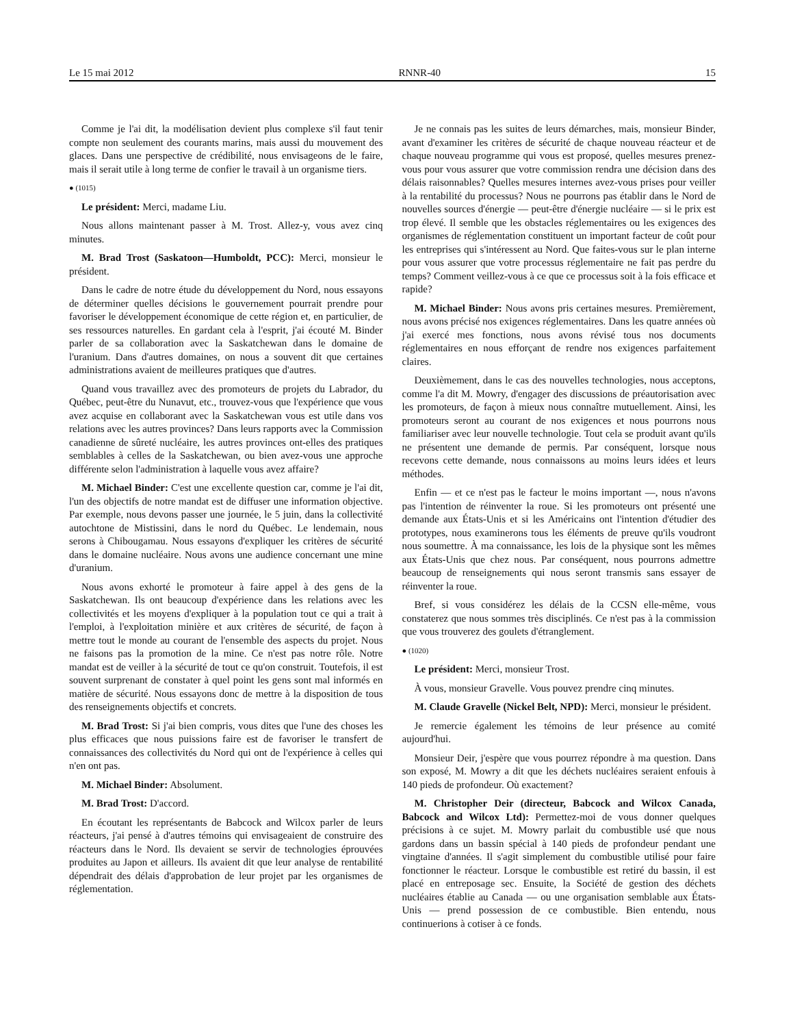Le 15 mai 2012 RNNR-40 15
Comme je l'ai dit, la modélisation devient plus complexe s'il faut tenir compte non seulement des courants marins, mais aussi du mouvement des glaces. Dans une perspective de crédibilité, nous envisageons de le faire, mais il serait utile à long terme de confier le travail à un organisme tiers.
● (1015)
Le président: Merci, madame Liu.
Nous allons maintenant passer à M. Trost. Allez-y, vous avez cinq minutes.
M. Brad Trost (Saskatoon—Humboldt, PCC): Merci, monsieur le président.
Dans le cadre de notre étude du développement du Nord, nous essayons de déterminer quelles décisions le gouvernement pourrait prendre pour favoriser le développement économique de cette région et, en particulier, de ses ressources naturelles. En gardant cela à l'esprit, j'ai écouté M. Binder parler de sa collaboration avec la Saskatchewan dans le domaine de l'uranium. Dans d'autres domaines, on nous a souvent dit que certaines administrations avaient de meilleures pratiques que d'autres.
Quand vous travaillez avec des promoteurs de projets du Labrador, du Québec, peut-être du Nunavut, etc., trouvez-vous que l'expérience que vous avez acquise en collaborant avec la Saskatchewan vous est utile dans vos relations avec les autres provinces? Dans leurs rapports avec la Commission canadienne de sûreté nucléaire, les autres provinces ont-elles des pratiques semblables à celles de la Saskatchewan, ou bien avez-vous une approche différente selon l'administration à laquelle vous avez affaire?
M. Michael Binder: C'est une excellente question car, comme je l'ai dit, l'un des objectifs de notre mandat est de diffuser une information objective. Par exemple, nous devons passer une journée, le 5 juin, dans la collectivité autochtone de Mistissini, dans le nord du Québec. Le lendemain, nous serons à Chibougamau. Nous essayons d'expliquer les critères de sécurité dans le domaine nucléaire. Nous avons une audience concernant une mine d'uranium.
Nous avons exhorté le promoteur à faire appel à des gens de la Saskatchewan. Ils ont beaucoup d'expérience dans les relations avec les collectivités et les moyens d'expliquer à la population tout ce qui a trait à l'emploi, à l'exploitation minière et aux critères de sécurité, de façon à mettre tout le monde au courant de l'ensemble des aspects du projet. Nous ne faisons pas la promotion de la mine. Ce n'est pas notre rôle. Notre mandat est de veiller à la sécurité de tout ce qu'on construit. Toutefois, il est souvent surprenant de constater à quel point les gens sont mal informés en matière de sécurité. Nous essayons donc de mettre à la disposition de tous des renseignements objectifs et concrets.
M. Brad Trost: Si j'ai bien compris, vous dites que l'une des choses les plus efficaces que nous puissions faire est de favoriser le transfert de connaissances des collectivités du Nord qui ont de l'expérience à celles qui n'en ont pas.
M. Michael Binder: Absolument.
M. Brad Trost: D'accord.
En écoutant les représentants de Babcock and Wilcox parler de leurs réacteurs, j'ai pensé à d'autres témoins qui envisageaient de construire des réacteurs dans le Nord. Ils devaient se servir de technologies éprouvées produites au Japon et ailleurs. Ils avaient dit que leur analyse de rentabilité dépendrait des délais d'approbation de leur projet par les organismes de réglementation.
Je ne connais pas les suites de leurs démarches, mais, monsieur Binder, avant d'examiner les critères de sécurité de chaque nouveau réacteur et de chaque nouveau programme qui vous est proposé, quelles mesures prenez-vous pour vous assurer que votre commission rendra une décision dans des délais raisonnables? Quelles mesures internes avez-vous prises pour veiller à la rentabilité du processus? Nous ne pourrons pas établir dans le Nord de nouvelles sources d'énergie — peut-être d'énergie nucléaire — si le prix est trop élevé. Il semble que les obstacles réglementaires ou les exigences des organismes de réglementation constituent un important facteur de coût pour les entreprises qui s'intéressent au Nord. Que faites-vous sur le plan interne pour vous assurer que votre processus réglementaire ne fait pas perdre du temps? Comment veillez-vous à ce que ce processus soit à la fois efficace et rapide?
M. Michael Binder: Nous avons pris certaines mesures. Premièrement, nous avons précisé nos exigences réglementaires. Dans les quatre années où j'ai exercé mes fonctions, nous avons révisé tous nos documents réglementaires en nous efforçant de rendre nos exigences parfaitement claires.
Deuxièmement, dans le cas des nouvelles technologies, nous acceptons, comme l'a dit M. Mowry, d'engager des discussions de préautorisation avec les promoteurs, de façon à mieux nous connaître mutuellement. Ainsi, les promoteurs seront au courant de nos exigences et nous pourrons nous familiariser avec leur nouvelle technologie. Tout cela se produit avant qu'ils ne présentent une demande de permis. Par conséquent, lorsque nous recevons cette demande, nous connaissons au moins leurs idées et leurs méthodes.
Enfin — et ce n'est pas le facteur le moins important —, nous n'avons pas l'intention de réinventer la roue. Si les promoteurs ont présenté une demande aux États-Unis et si les Américains ont l'intention d'étudier des prototypes, nous examinerons tous les éléments de preuve qu'ils voudront nous soumettre. À ma connaissance, les lois de la physique sont les mêmes aux États-Unis que chez nous. Par conséquent, nous pourrons admettre beaucoup de renseignements qui nous seront transmis sans essayer de réinventer la roue.
Bref, si vous considérez les délais de la CCSN elle-même, vous constaterez que nous sommes très disciplinés. Ce n'est pas à la commission que vous trouverez des goulets d'étranglement.
● (1020)
Le président: Merci, monsieur Trost.
À vous, monsieur Gravelle. Vous pouvez prendre cinq minutes.
M. Claude Gravelle (Nickel Belt, NPD): Merci, monsieur le président.
Je remercie également les témoins de leur présence au comité aujourd'hui.
Monsieur Deir, j'espère que vous pourrez répondre à ma question. Dans son exposé, M. Mowry a dit que les déchets nucléaires seraient enfouis à 140 pieds de profondeur. Où exactement?
M. Christopher Deir (directeur, Babcock and Wilcox Canada, Babcock and Wilcox Ltd): Permettez-moi de vous donner quelques précisions à ce sujet. M. Mowry parlait du combustible usé que nous gardons dans un bassin spécial à 140 pieds de profondeur pendant une vingtaine d'années. Il s'agit simplement du combustible utilisé pour faire fonctionner le réacteur. Lorsque le combustible est retiré du bassin, il est placé en entreposage sec. Ensuite, la Société de gestion des déchets nucléaires établie au Canada — ou une organisation semblable aux États-Unis — prend possession de ce combustible. Bien entendu, nous continuerions à cotiser à ce fonds.